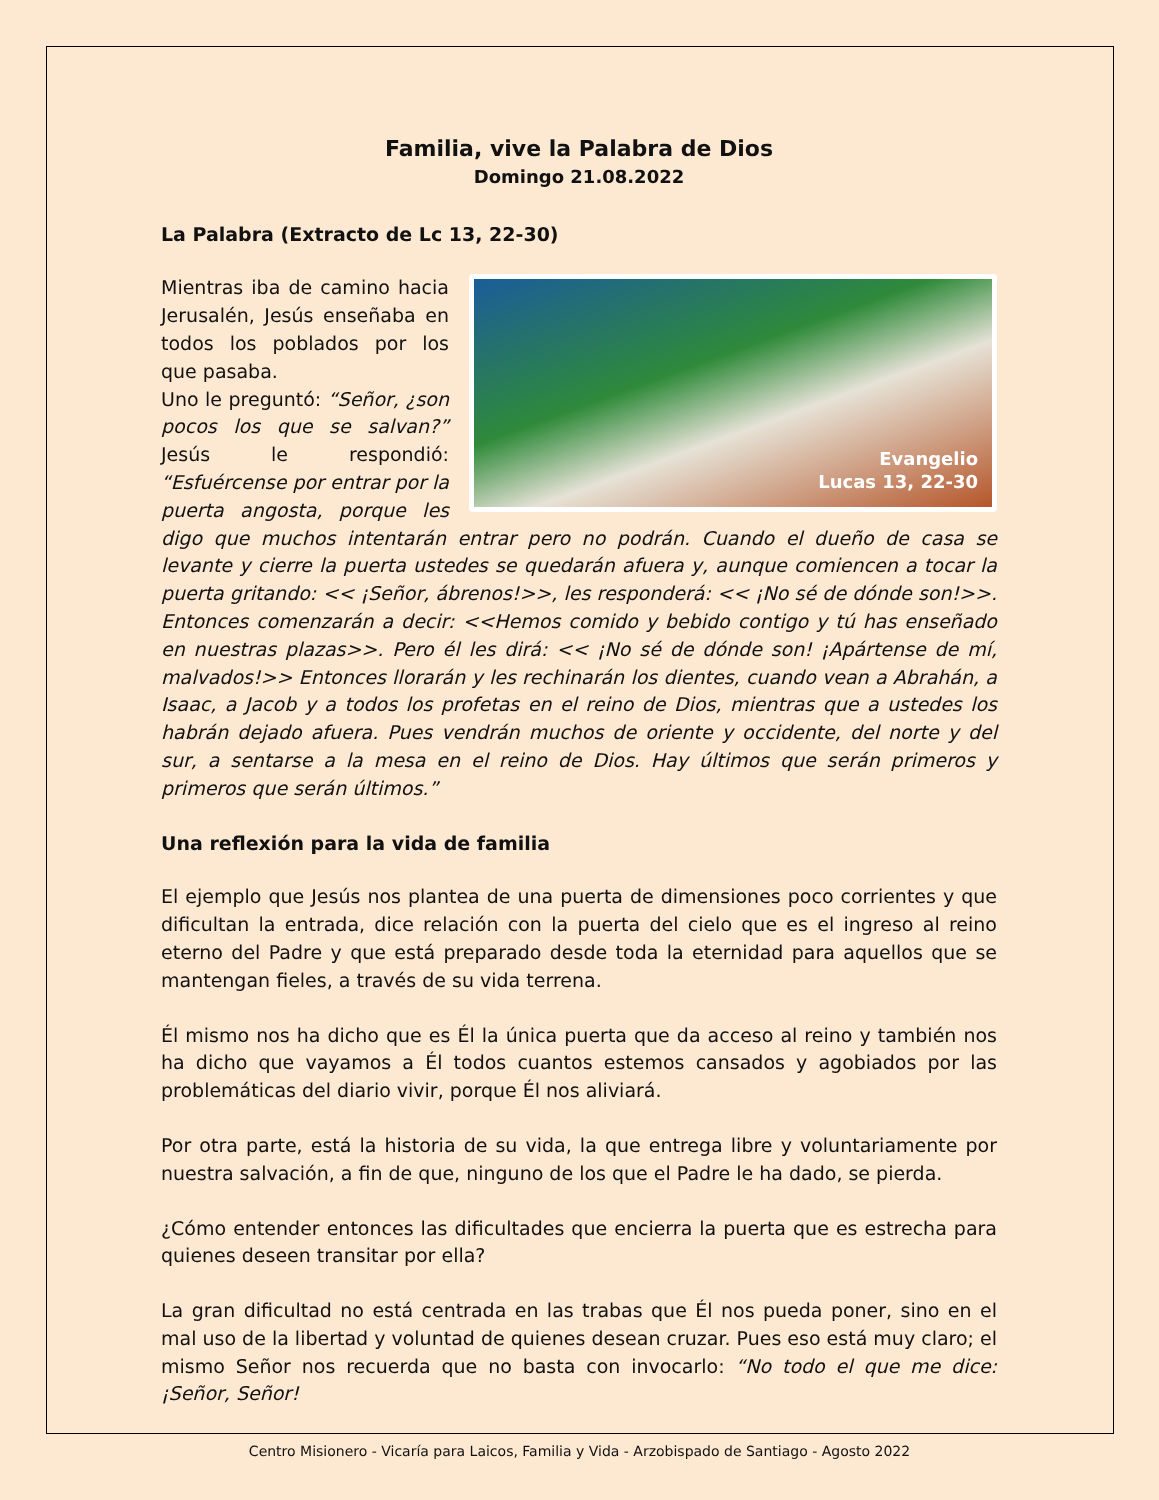Familia, vive la Palabra de Dios
Domingo 21.08.2022
La Palabra (Extracto de Lc 13, 22-30)
Evangelio
Lucas 13, 22-30 Mientras iba de camino hacia Jerusalén, Jesús enseñaba en todos los poblados por los que pasaba.
Uno le preguntó: “Señor, ¿son pocos los que se salvan?” Jesús le respondió: “Esfuércense por entrar por la puerta angosta, porque les digo que muchos intentarán entrar pero no podrán. Cuando el dueño de casa se levante y cierre la puerta ustedes se quedarán afuera y, aunque comiencen a tocar la puerta gritando: << ¡Señor, ábrenos!>>, les responderá: << ¡No sé de dónde son!>>. Entonces comenzarán a decir: <<Hemos comido y bebido contigo y tú has enseñado en nuestras plazas>>. Pero él les dirá: << ¡No sé de dónde son! ¡Apártense de mí, malvados!>> Entonces llorarán y les rechinarán los dientes, cuando vean a Abrahán, a Isaac, a Jacob y a todos los profetas en el reino de Dios, mientras que a ustedes los habrán dejado afuera. Pues vendrán muchos de oriente y occidente, del norte y del sur, a sentarse a la mesa en el reino de Dios. Hay últimos que serán primeros y primeros que serán últimos.”
Una reflexión para la vida de familia
El ejemplo que Jesús nos plantea de una puerta de dimensiones poco corrientes y que dificultan la entrada, dice relación con la puerta del cielo que es el ingreso al reino eterno del Padre y que está preparado desde toda la eternidad para aquellos que se mantengan fieles, a través de su vida terrena.
Él mismo nos ha dicho que es Él la única puerta que da acceso al reino y también nos ha dicho que vayamos a Él todos cuantos estemos cansados y agobiados por las problemáticas del diario vivir, porque Él nos aliviará.
Por otra parte, está la historia de su vida, la que entrega libre y voluntariamente por nuestra salvación, a fin de que, ninguno de los que el Padre le ha dado, se pierda.
¿Cómo entender entonces las dificultades que encierra la puerta que es estrecha para quienes deseen transitar por ella?
La gran dificultad no está centrada en las trabas que Él nos pueda poner, sino en el mal uso de la libertad y voluntad de quienes desean cruzar. Pues eso está muy claro; el mismo Señor nos recuerda que no basta con invocarlo: “No todo el que me dice: ¡Señor, Señor!
Centro Misionero - Vicaría para Laicos, Familia y Vida - Arzobispado de Santiago - Agosto 2022